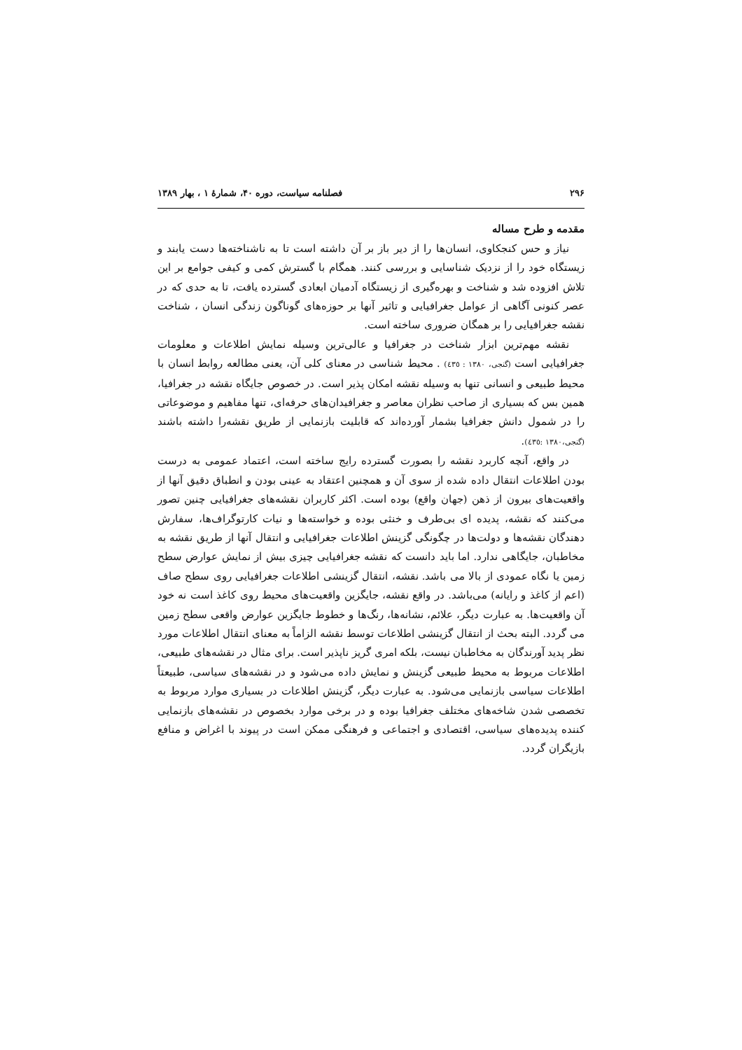۲۹۶ فصلنامه سیاست، دوره ۴۰، شمارهٔ ۱ ، بهار ۱۳۸۹
مقدمه و طرح مساله
نیاز و حس کنجکاوی، انسان‌ها را از دیر باز بر آن داشته است تا به ناشناخته‌ها دست یابند و زیستگاه خود را از نزدیک شناسایی و بررسی کنند. همگام با گسترش کمی و کیفی جوامع بر این تلاش افزوده شد و شناخت و بهره‌گیری از زیستگاه آدمیان ابعادی گسترده یافت، تا به حدی که در عصر کنونی آگاهی از عوامل جغرافیایی و تاثیر آنها بر حوزه‌های گوناگون زندگی انسان ، شناخت نقشه جغرافیایی را بر همگان ضروری ساخته است.
نقشه مهم‌ترین ابزار شناخت در جغرافیا و عالی‌ترین وسیله نمایش اطلاعات و معلومات جغرافیایی است (گنجی، ۱۳۸۰ : ٤٣٥) . محیط شناسی در معنای کلی آن، یعنی مطالعه روابط انسان با محیط طبیعی و انسانی تنها به وسیله نقشه امکان پذیر است. در خصوص جایگاه نقشه در جغرافیا، همین بس که بسیاری از صاحب نظران معاصر و جغرافیدان‌های حرفه‌ای، تنها مفاهیم و موضوعاتی را در شمول دانش جغرافیا بشمار آورده‌اند که قابلیت بازنمایی از طریق نقشه‌را داشته باشند (گنجی،۱۳۸۰ :٤٣٥).
در واقع، آنچه کاربرد نقشه را بصورت گسترده رایج ساخته است، اعتماد عمومی به درست بودن اطلاعات انتقال داده شده از سوی آن و همچنین اعتقاد به عینی بودن و انطباق دقیق آنها از واقعیت‌های بیرون از ذهن (جهان واقع) بوده است. اکثر کاربران نقشه‌های جغرافیایی چنین تصور می‌کنند که نقشه، پدیده ای بی‌طرف و خنثی بوده و خواسته‌ها و نیات کارتوگراف‌ها، سفارش دهندگان نقشه‌ها و دولت‌ها در چگونگی گزینش اطلاعات جغرافیایی و انتقال آنها از طریق نقشه به مخاطبان، جایگاهی ندارد. اما باید دانست که نقشه جغرافیایی چیزی بیش از نمایش عوارض سطح زمین یا نگاه عمودی از بالا می باشد. نقشه، انتقال گزینشی اطلاعات جغرافیایی روی سطح صاف (اعم از کاغذ و رایانه) می‌باشد. در واقع نقشه، جایگزین واقعیت‌های محیط روی کاغذ است نه خود آن واقعیت‌ها. به عبارت دیگر، علائم، نشانه‌ها، رنگ‌ها و خطوط جایگزین عوارض واقعی سطح زمین می گردد. البته بحث از انتقال گزینشی اطلاعات توسط نقشه الزاماً به معنای انتقال اطلاعات مورد نظر پدید آورندگان به مخاطبان نیست، بلکه امری گریز ناپذیر است. برای مثال در نقشه‌های طبیعی، اطلاعات مربوط به محیط طبیعی گزینش و نمایش داده می‌شود و در نقشه‌های سیاسی، طبیعتاً اطلاعات سیاسی بازنمایی می‌شود. به عبارت دیگر، گزینش اطلاعات در بسیاری موارد مربوط به تخصصی شدن شاخه‌های مختلف جغرافیا بوده و در برخی موارد بخصوص در نقشه‌های بازنمایی کننده پدیده‌های سیاسی، اقتصادی و اجتماعی و فرهنگی ممکن است در پیوند با اغراض و منافع بازیگران گردد.